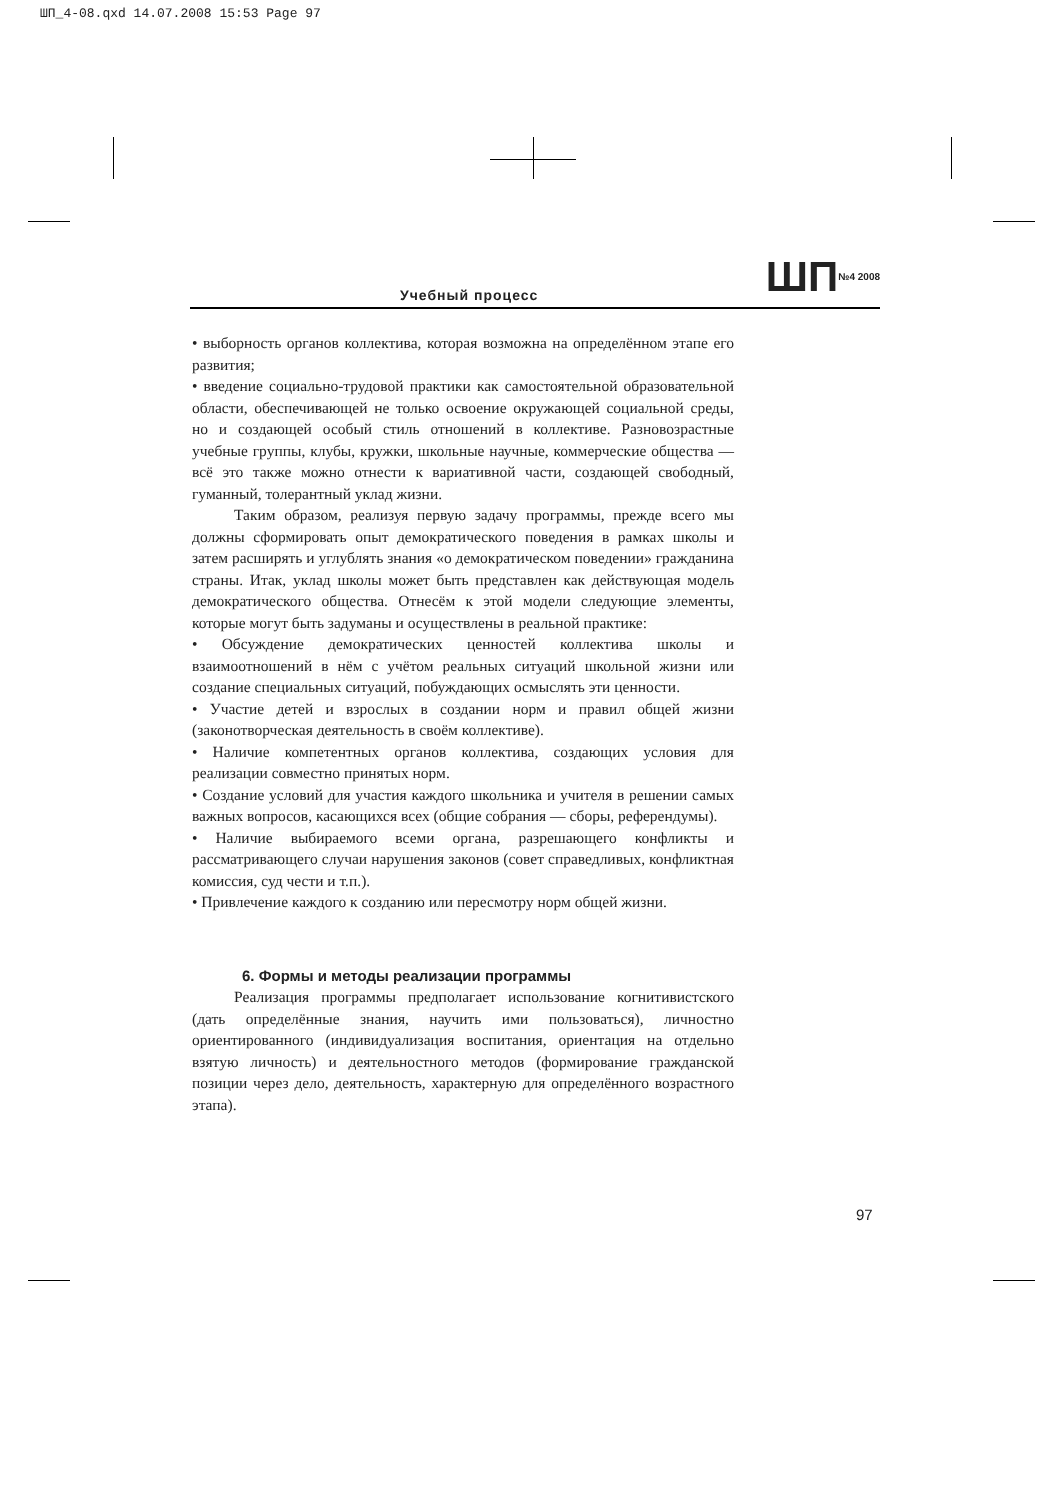ШП_4-08.qxd 14.07.2008 15:53 Page 97
Учебный процесс ШП№4 2008
• выборность органов коллектива, которая возможна на определённом этапе его развития;
• введение социально-трудовой практики как самостоятельной образовательной области, обеспечивающей не только освоение окружающей социальной среды, но и создающей особый стиль отношений в коллективе. Разновозрастные учебные группы, клубы, кружки, школьные научные, коммерческие общества — всё это также можно отнести к вариативной части, создающей свободный, гуманный, толерантный уклад жизни.
Таким образом, реализуя первую задачу программы, прежде всего мы должны сформировать опыт демократического поведения в рамках школы и затем расширять и углублять знания «о демократическом поведении» гражданина страны. Итак, уклад школы может быть представлен как действующая модель демократического общества. Отнесём к этой модели следующие элементы, которые могут быть задуманы и осуществлены в реальной практике:
• Обсуждение демократических ценностей коллектива школы и взаимоотношений в нём с учётом реальных ситуаций школьной жизни или создание специальных ситуаций, побуждающих осмыслять эти ценности.
• Участие детей и взрослых в создании норм и правил общей жизни (законотворческая деятельность в своём коллективе).
• Наличие компетентных органов коллектива, создающих условия для реализации совместно принятых норм.
• Создание условий для участия каждого школьника и учителя в решении самых важных вопросов, касающихся всех (общие собрания — сборы, референдумы).
• Наличие выбираемого всеми органа, разрешающего конфликты и рассматривающего случаи нарушения законов (совет справедливых, конфликтная комиссия, суд чести и т.п.).
• Привлечение каждого к созданию или пересмотру норм общей жизни.
6. Формы и методы реализации программы
Реализация программы предполагает использование когнитивистского (дать определённые знания, научить ими пользоваться), личностно ориентированного (индивидуализация воспитания, ориентация на отдельно взятую личность) и деятельностного методов (формирование гражданской позиции через дело, деятельность, характерную для определённого возрастного этапа).
97